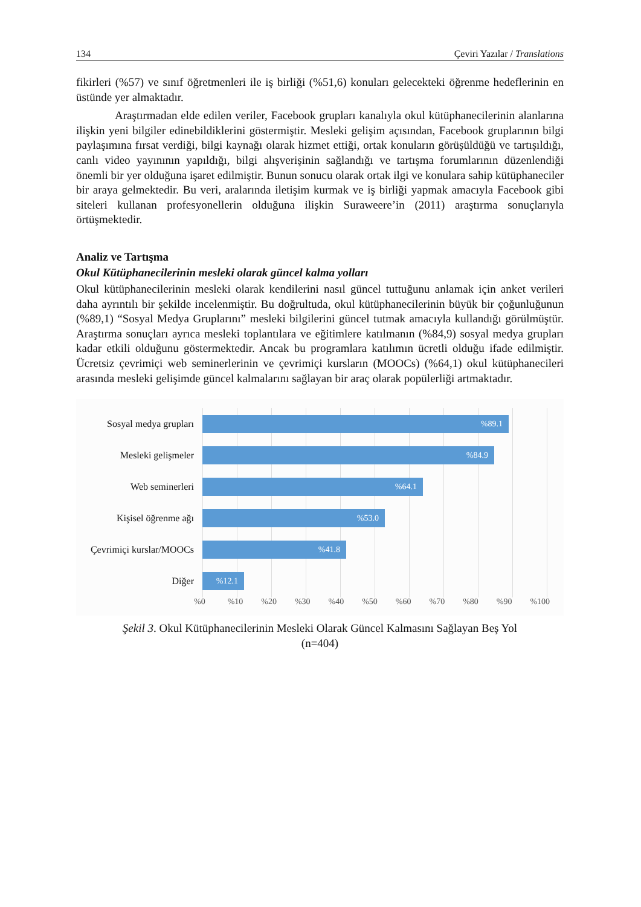134 Çeviri Yazılar / Translations
fikirleri (%57) ve sınıf öğretmenleri ile iş birliği (%51,6) konuları gelecekteki öğrenme hedeflerinin en üstünde yer almaktadır.
Araştırmadan elde edilen veriler, Facebook grupları kanalıyla okul kütüphanecilerinin alanlarına ilişkin yeni bilgiler edinebildiklerini göstermiştir. Mesleki gelişim açısından, Facebook gruplarının bilgi paylaşımına fırsat verdiği, bilgi kaynağı olarak hizmet ettiği, ortak konuların görüşüldüğü ve tartışıldığı, canlı video yayınının yapıldığı, bilgi alışverişinin sağlandığı ve tartışma forumlarının düzenlendiği önemli bir yer olduğuna işaret edilmiştir. Bunun sonucu olarak ortak ilgi ve konulara sahip kütüphaneciler bir araya gelmektedir. Bu veri, aralarında iletişim kurmak ve iş birliği yapmak amacıyla Facebook gibi siteleri kullanan profesyonellerin olduğuna ilişkin Suraweere’in (2011) araştırma sonuçlarıyla örtüşmektedir.
Analiz ve Tartışma
Okul Kütüphanecilerinin mesleki olarak güncel kalma yolları
Okul kütüphanecilerinin mesleki olarak kendilerini nasıl güncel tuttuğunu anlamak için anket verileri daha ayrıntılı bir şekilde incelenmiştir. Bu doğrultuda, okul kütüphanecilerinin büyük bir çoğunluğunun (%89,1) “Sosyal Medya Gruplarını” mesleki bilgilerini güncel tutmak amacıyla kullandığı görülmüştür. Araştırma sonuçları ayrıca mesleki toplantılara ve eğitimlere katılmanın (%84,9) sosyal medya grupları kadar etkili olduğunu göstermektedir. Ancak bu programlara katılımın ücretli olduğu ifade edilmiştir. Ücretsiz çevrimiçi web seminerlerinin ve çevrimiçi kursların (MOOCs) (%64,1) okul kütüphanecileri arasında mesleki gelişimde güncel kalmalarını sağlayan bir araç olarak popülerliği artmaktadır.
Sosyal medya grupları
%89.1
Mesleki gelişmeler
%84.9
Web seminerleri
%64.1
Kişisel öğrenme ağı
%53.0
Çevrimiçi kurslar/MOOCs
%41.8
Diğer
%12.1
%0 %10 %20 %30 %40 %50 %60 %70 %80 %90 %100
Şekil 3. Okul Kütüphanecilerinin Mesleki Olarak Güncel Kalmasını Sağlayan Beş Yol
(n=404)